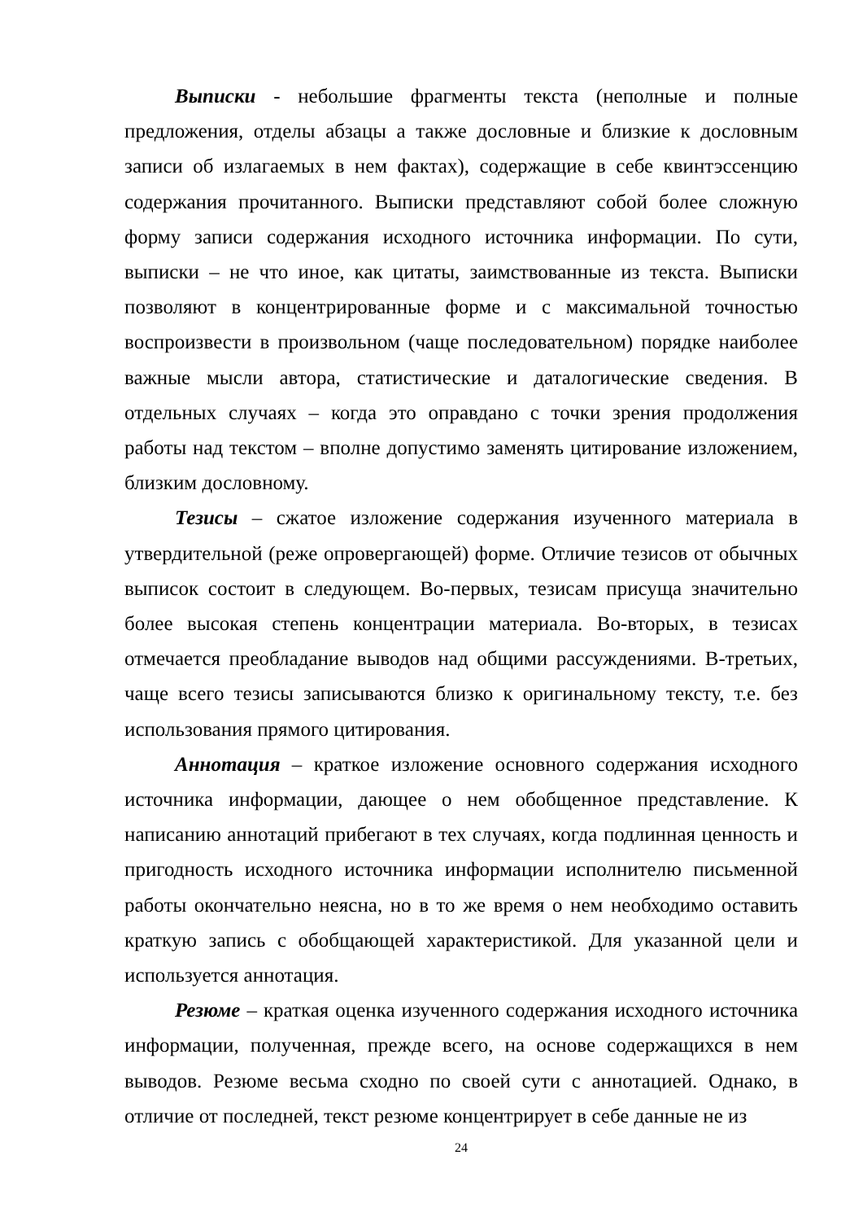Выписки - небольшие фрагменты текста (неполные и полные предложения, отделы абзацы а также дословные и близкие к дословным записи об излагаемых в нем фактах), содержащие в себе квинтэссенцию содержания прочитанного. Выписки представляют собой более сложную форму записи содержания исходного источника информации. По сути, выписки – не что иное, как цитаты, заимствованные из текста. Выписки позволяют в концентрированные форме и с максимальной точностью воспроизвести в произвольном (чаще последовательном) порядке наиболее важные мысли автора, статистические и даталогические сведения. В отдельных случаях – когда это оправдано с точки зрения продолжения работы над текстом – вполне допустимо заменять цитирование изложением, близким дословному.
Тезисы – сжатое изложение содержания изученного материала в утвердительной (реже опровергающей) форме. Отличие тезисов от обычных выписок состоит в следующем. Во-первых, тезисам присуща значительно более высокая степень концентрации материала. Во-вторых, в тезисах отмечается преобладание выводов над общими рассуждениями. В-третьих, чаще всего тезисы записываются близко к оригинальному тексту, т.е. без использования прямого цитирования.
Аннотация – краткое изложение основного содержания исходного источника информации, дающее о нем обобщенное представление. К написанию аннотаций прибегают в тех случаях, когда подлинная ценность и пригодность исходного источника информации исполнителю письменной работы окончательно неясна, но в то же время о нем необходимо оставить краткую запись с обобщающей характеристикой. Для указанной цели и используется аннотация.
Резюме – краткая оценка изученного содержания исходного источника информации, полученная, прежде всего, на основе содержащихся в нем выводов. Резюме весьма сходно по своей сути с аннотацией. Однако, в отличие от последней, текст резюме концентрирует в себе данные не из
24